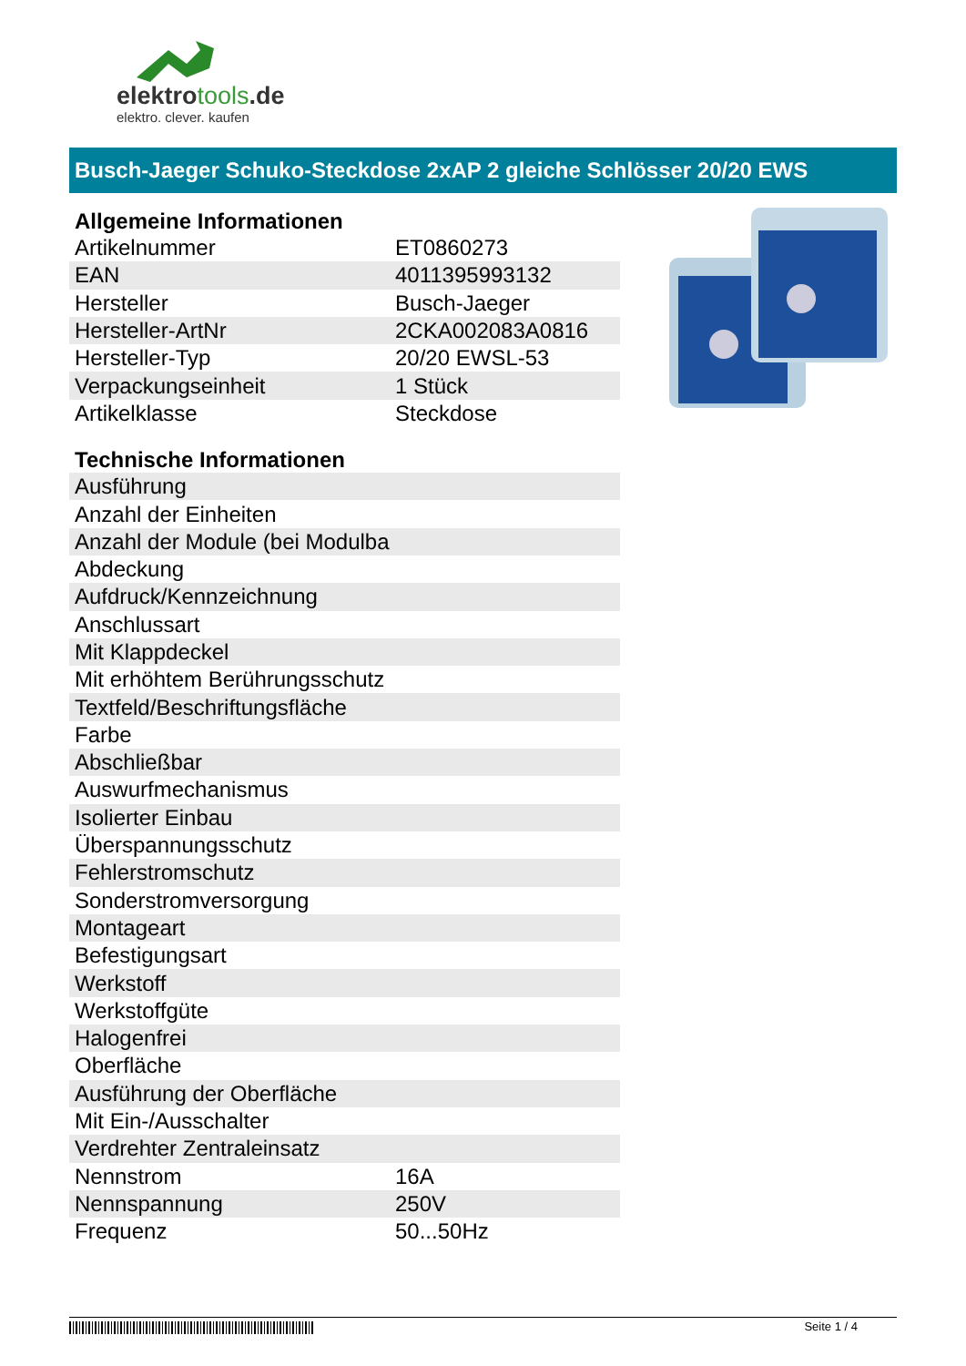elektrotools.de
elektro. clever. kaufen
Busch-Jaeger Schuko-Steckdose 2xAP 2 gleiche Schlösser 20/20 EWS
Allgemeine Informationen
| Artikelnummer | ET0860273 |
| EAN | 4011395993132 |
| Hersteller | Busch-Jaeger |
| Hersteller-ArtNr | 2CKA002083A0816 |
| Hersteller-Typ | 20/20 EWSL-53 |
| Verpackungseinheit | 1 Stück |
| Artikelklasse | Steckdose |
Technische Informationen
| Ausführung | |
| Anzahl der Einheiten | |
| Anzahl der Module (bei Modulba | |
| Abdeckung | |
| Aufdruck/Kennzeichnung | |
| Anschlussart | |
| Mit Klappdeckel | |
| Mit erhöhtem Berührungsschutz | |
| Textfeld/Beschriftungsfläche | |
| Farbe | |
| Abschließbar | |
| Auswurfmechanismus | |
| Isolierter Einbau | |
| Überspannungsschutz | |
| Fehlerstromschutz | |
| Sonderstromversorgung | |
| Montageart | |
| Befestigungsart | |
| Werkstoff | |
| Werkstoffgüte | |
| Halogenfrei | |
| Oberfläche | |
| Ausführung der Oberfläche | |
| Mit Ein-/Ausschalter | |
| Verdrehter Zentraleinsatz | |
| Nennstrom | 16A |
| Nennspannung | 250V |
| Frequenz | 50...50Hz |
Seite 1 / 4